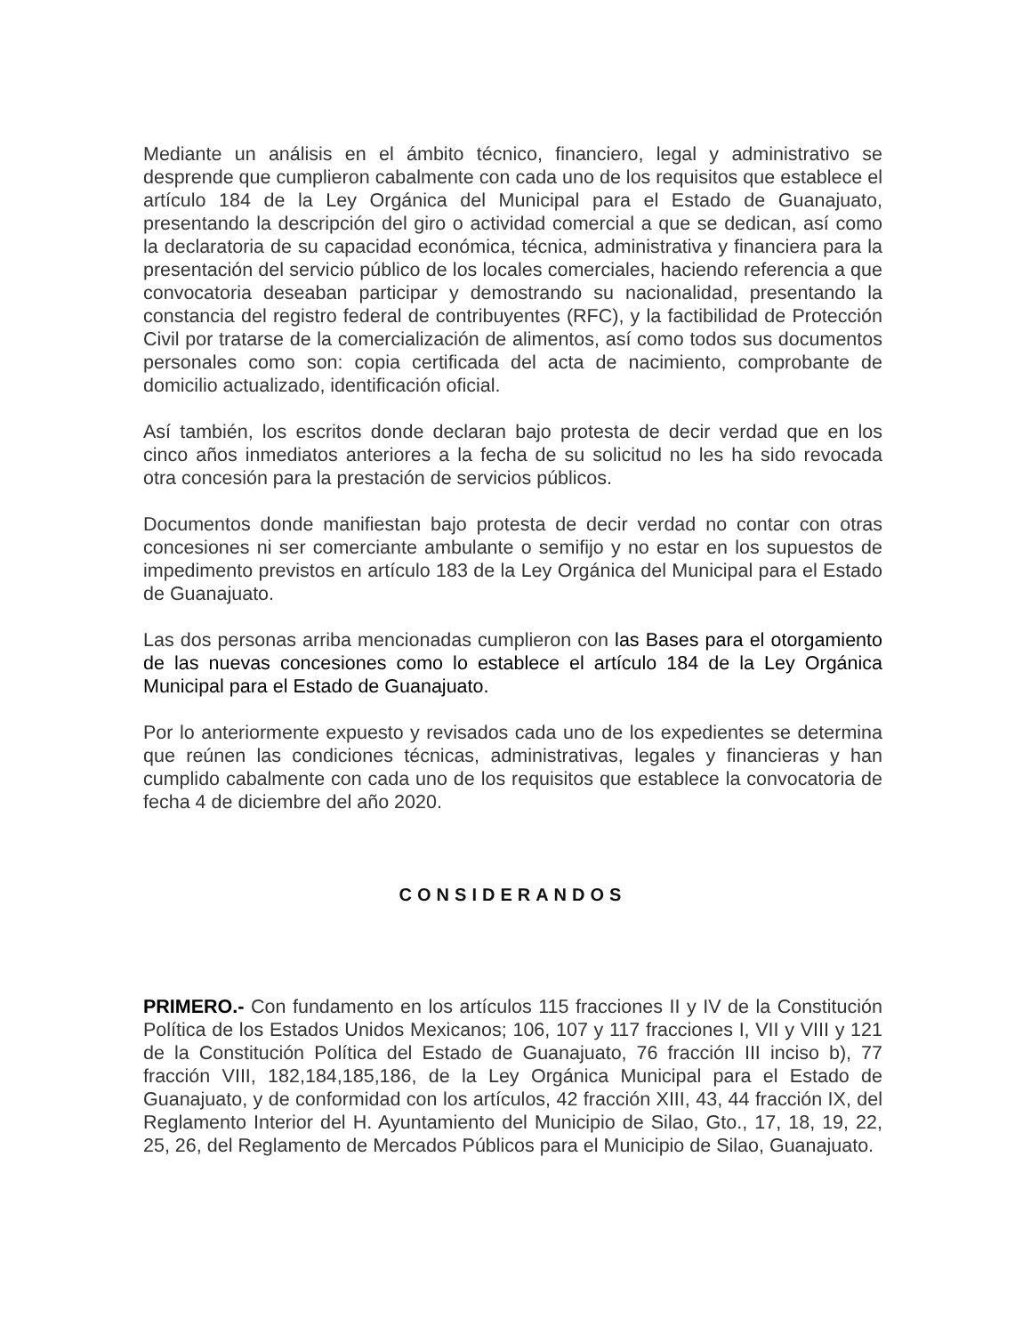Mediante un análisis en el ámbito técnico, financiero, legal y administrativo se desprende que cumplieron cabalmente con cada uno de los requisitos que establece el artículo 184 de la Ley Orgánica del Municipal para el Estado de Guanajuato, presentando la descripción del giro o actividad comercial a que se dedican, así como la declaratoria de su capacidad económica, técnica, administrativa y financiera para la presentación del servicio público de los locales comerciales, haciendo referencia a que convocatoria deseaban participar y demostrando su nacionalidad, presentando la constancia del registro federal de contribuyentes (RFC), y la factibilidad de Protección Civil por tratarse de la comercialización de alimentos, así como todos sus documentos personales como son: copia certificada del acta de nacimiento, comprobante de domicilio actualizado, identificación oficial.
Así también, los escritos donde declaran bajo protesta de decir verdad que en los cinco años inmediatos anteriores a la fecha de su solicitud no les ha sido revocada otra concesión para la prestación de servicios públicos.
Documentos donde manifiestan bajo protesta de decir verdad no contar con otras concesiones ni ser comerciante ambulante o semifijo y no estar en los supuestos de impedimento previstos en artículo 183 de la Ley Orgánica del Municipal para el Estado de Guanajuato.
Las dos personas arriba mencionadas cumplieron con las Bases para el otorgamiento de las nuevas concesiones como lo establece el artículo 184 de la Ley Orgánica Municipal para el Estado de Guanajuato.
Por lo anteriormente expuesto y revisados cada uno de los expedientes se determina que reúnen las condiciones técnicas, administrativas, legales y financieras y han cumplido cabalmente con cada uno de los requisitos que establece la convocatoria de fecha 4 de diciembre del año 2020.
CONSIDERANDOS
PRIMERO.- Con fundamento en los artículos 115 fracciones II y IV de la Constitución Política de los Estados Unidos Mexicanos; 106, 107 y 117 fracciones I, VII y VIII y 121 de la Constitución Política del Estado de Guanajuato, 76 fracción III inciso b), 77 fracción VIII, 182,184,185,186, de la Ley Orgánica Municipal para el Estado de Guanajuato, y de conformidad con los artículos, 42 fracción XIII, 43, 44 fracción IX, del Reglamento Interior del H. Ayuntamiento del Municipio de Silao, Gto., 17, 18, 19, 22, 25, 26, del Reglamento de Mercados Públicos para el Municipio de Silao, Guanajuato.